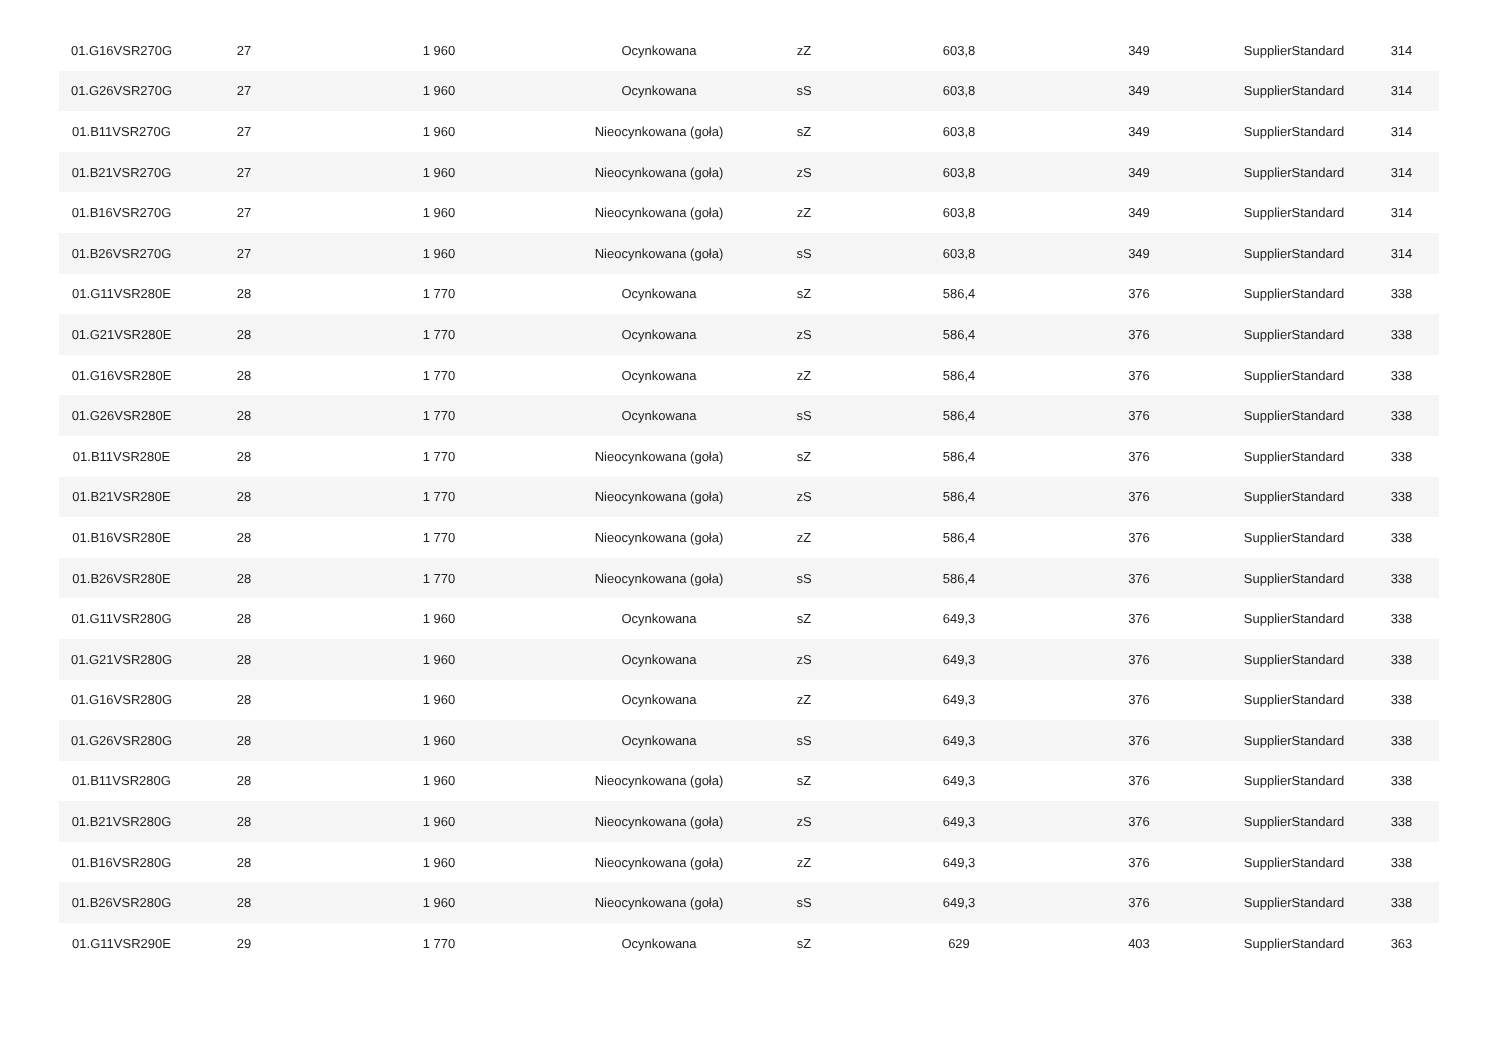| 01.G16VSR270G | 27 | 1 960 | Ocynkowana | zZ | 603,8 | 349 | SupplierStandard | 314 |
| 01.G26VSR270G | 27 | 1 960 | Ocynkowana | sS | 603,8 | 349 | SupplierStandard | 314 |
| 01.B11VSR270G | 27 | 1 960 | Nieocynkowana (goła) | sZ | 603,8 | 349 | SupplierStandard | 314 |
| 01.B21VSR270G | 27 | 1 960 | Nieocynkowana (goła) | zS | 603,8 | 349 | SupplierStandard | 314 |
| 01.B16VSR270G | 27 | 1 960 | Nieocynkowana (goła) | zZ | 603,8 | 349 | SupplierStandard | 314 |
| 01.B26VSR270G | 27 | 1 960 | Nieocynkowana (goła) | sS | 603,8 | 349 | SupplierStandard | 314 |
| 01.G11VSR280E | 28 | 1 770 | Ocynkowana | sZ | 586,4 | 376 | SupplierStandard | 338 |
| 01.G21VSR280E | 28 | 1 770 | Ocynkowana | zS | 586,4 | 376 | SupplierStandard | 338 |
| 01.G16VSR280E | 28 | 1 770 | Ocynkowana | zZ | 586,4 | 376 | SupplierStandard | 338 |
| 01.G26VSR280E | 28 | 1 770 | Ocynkowana | sS | 586,4 | 376 | SupplierStandard | 338 |
| 01.B11VSR280E | 28 | 1 770 | Nieocynkowana (goła) | sZ | 586,4 | 376 | SupplierStandard | 338 |
| 01.B21VSR280E | 28 | 1 770 | Nieocynkowana (goła) | zS | 586,4 | 376 | SupplierStandard | 338 |
| 01.B16VSR280E | 28 | 1 770 | Nieocynkowana (goła) | zZ | 586,4 | 376 | SupplierStandard | 338 |
| 01.B26VSR280E | 28 | 1 770 | Nieocynkowana (goła) | sS | 586,4 | 376 | SupplierStandard | 338 |
| 01.G11VSR280G | 28 | 1 960 | Ocynkowana | sZ | 649,3 | 376 | SupplierStandard | 338 |
| 01.G21VSR280G | 28 | 1 960 | Ocynkowana | zS | 649,3 | 376 | SupplierStandard | 338 |
| 01.G16VSR280G | 28 | 1 960 | Ocynkowana | zZ | 649,3 | 376 | SupplierStandard | 338 |
| 01.G26VSR280G | 28 | 1 960 | Ocynkowana | sS | 649,3 | 376 | SupplierStandard | 338 |
| 01.B11VSR280G | 28 | 1 960 | Nieocynkowana (goła) | sZ | 649,3 | 376 | SupplierStandard | 338 |
| 01.B21VSR280G | 28 | 1 960 | Nieocynkowana (goła) | zS | 649,3 | 376 | SupplierStandard | 338 |
| 01.B16VSR280G | 28 | 1 960 | Nieocynkowana (goła) | zZ | 649,3 | 376 | SupplierStandard | 338 |
| 01.B26VSR280G | 28 | 1 960 | Nieocynkowana (goła) | sS | 649,3 | 376 | SupplierStandard | 338 |
| 01.G11VSR290E | 29 | 1 770 | Ocynkowana | sZ | 629 | 403 | SupplierStandard | 363 |